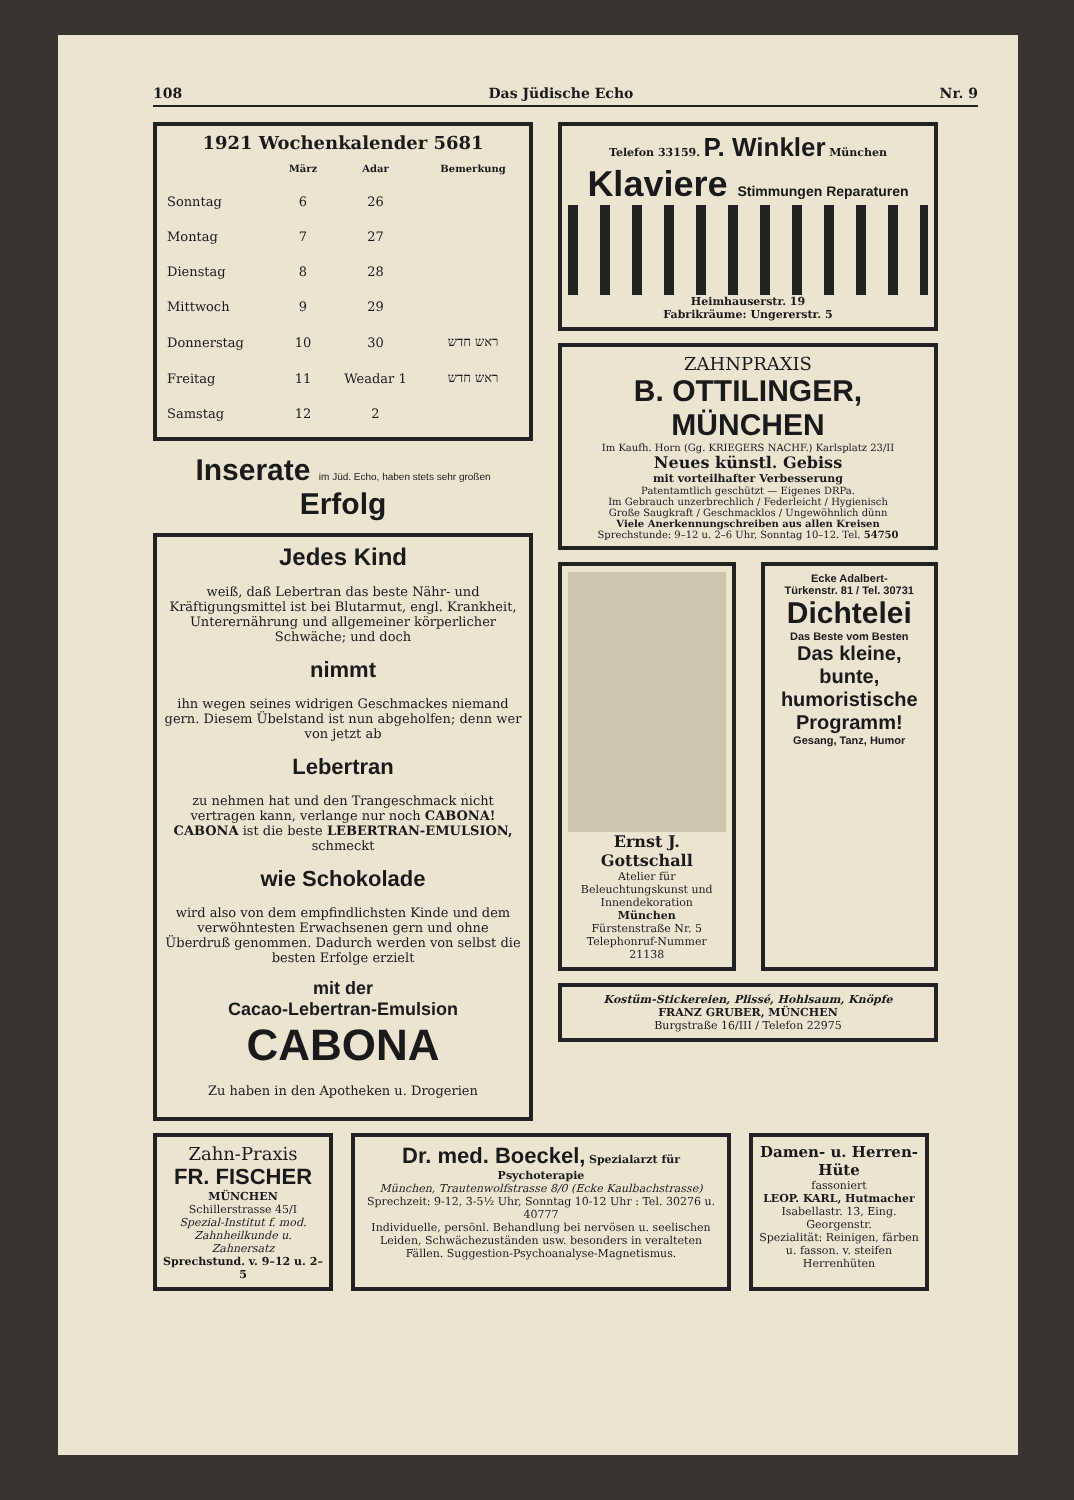108 Das Jüdische Echo Nr. 9
1921 Wochenkalender 5681
| | März | Adar | Bemerkung |
| --- | --- | --- | --- |
| Sonntag | 6 | 26 | |
| Montag | 7 | 27 | |
| Dienstag | 8 | 28 | |
| Mittwoch | 9 | 29 | |
| Donnerstag | 10 | 30 | ראש חדש |
| Freitag | 11 | Weadar 1 | ראש חדש |
| Samstag | 12 | 2 | |
Inserate im Jüd. Echo, haben stets sehr großen Erfolg
Jedes Kind
weiß, daß Lebertran das beste Nähr- und Kräftigungsmittel ist bei Blutarmut, engl. Krankheit, Unterernährung und allgemeiner körperlicher Schwäche; und doch
nimmt
ihn wegen seines widrigen Geschmackes niemand gern. Diesem Übelstand ist nun abgeholfen; denn wer von jetzt ab
Lebertran
zu nehmen hat und den Trangeschmack nicht vertragen kann, verlange nur noch CABONA! CABONA ist die beste LEBERTRAN-EMULSION, schmeckt
wie Schokolade
wird also von dem empfindlichsten Kinde und dem verwöhntesten Erwachsenen gern und ohne Überdruß genommen. Dadurch werden von selbst die besten Erfolge erzielt
mit der
Cacao-Lebertran-Emulsion
CABONA
Zu haben in den Apotheken u. Drogerien
Telefon 33159. P. Winkler München
Klaviere Stimmungen Reparaturen
Heimhauserstr. 19
Fabrikräume: Ungererstr. 5
ZAHNPRAXIS
B. OTTILINGER, MÜNCHEN
Im Kaufh. Horn (Gg. KRIEGERS NACHF.) Karlsplatz 23/II
Neues künstl. Gebiss
mit vorteilhafter Verbesserung
Patentamtlich geschützt — Eigenes DRPa.
Im Gebrauch unzerbrechlich / Federleicht / Hygienisch
Große Saugkraft / Geschmacklos / Ungewöhnlich dünn
Viele Anerkennungschreiben aus allen Kreisen
Sprechstunde: 9–12 u. 2–6 Uhr, Sonntag 10–12. Tel. 54750
Ernst J. Gottschall
Atelier für Beleuchtungskunst und Innendekoration
München
Fürstenstraße Nr. 5
Telephonruf-Nummer 21138
Ecke Adalbert-
Türkenstr. 81 / Tel. 30731
Dichtelei
Das Beste vom Besten
Das kleine, bunte, humoristische Programm!
Gesang, Tanz, Humor
Kostüm-Stickereien, Plissé, Hohlsaum, Knöpfe
FRANZ GRUBER, MÜNCHEN
Burgstraße 16/III / Telefon 22975
Zahn-Praxis
FR. FISCHER
MÜNCHEN
Schillerstrasse 45/I
Spezial-Institut f. mod. Zahnheilkunde u. Zahnersatz
Sprechstund. v. 9–12 u. 2–5
Dr. med. Boeckel, Spezialarzt für Psychoterapie
München, Trautenwolfstrasse 8/0 (Ecke Kaulbachstrasse)
Sprechzeit: 9-12, 3-5½ Uhr, Sonntag 10-12 Uhr : Tel. 30276 u. 40777
Individuelle, persönl. Behandlung bei nervösen u. seelischen Leiden, Schwächezuständen usw. besonders in veralteten Fällen. Suggestion-Psychoanalyse-Magnetismus.
Damen- u. Herren-Hüte
fassoniert
LEOP. KARL, Hutmacher
Isabellastr. 13, Eing. Georgenstr.
Spezialität: Reinigen, färben u. fasson. v. steifen Herrenhüten